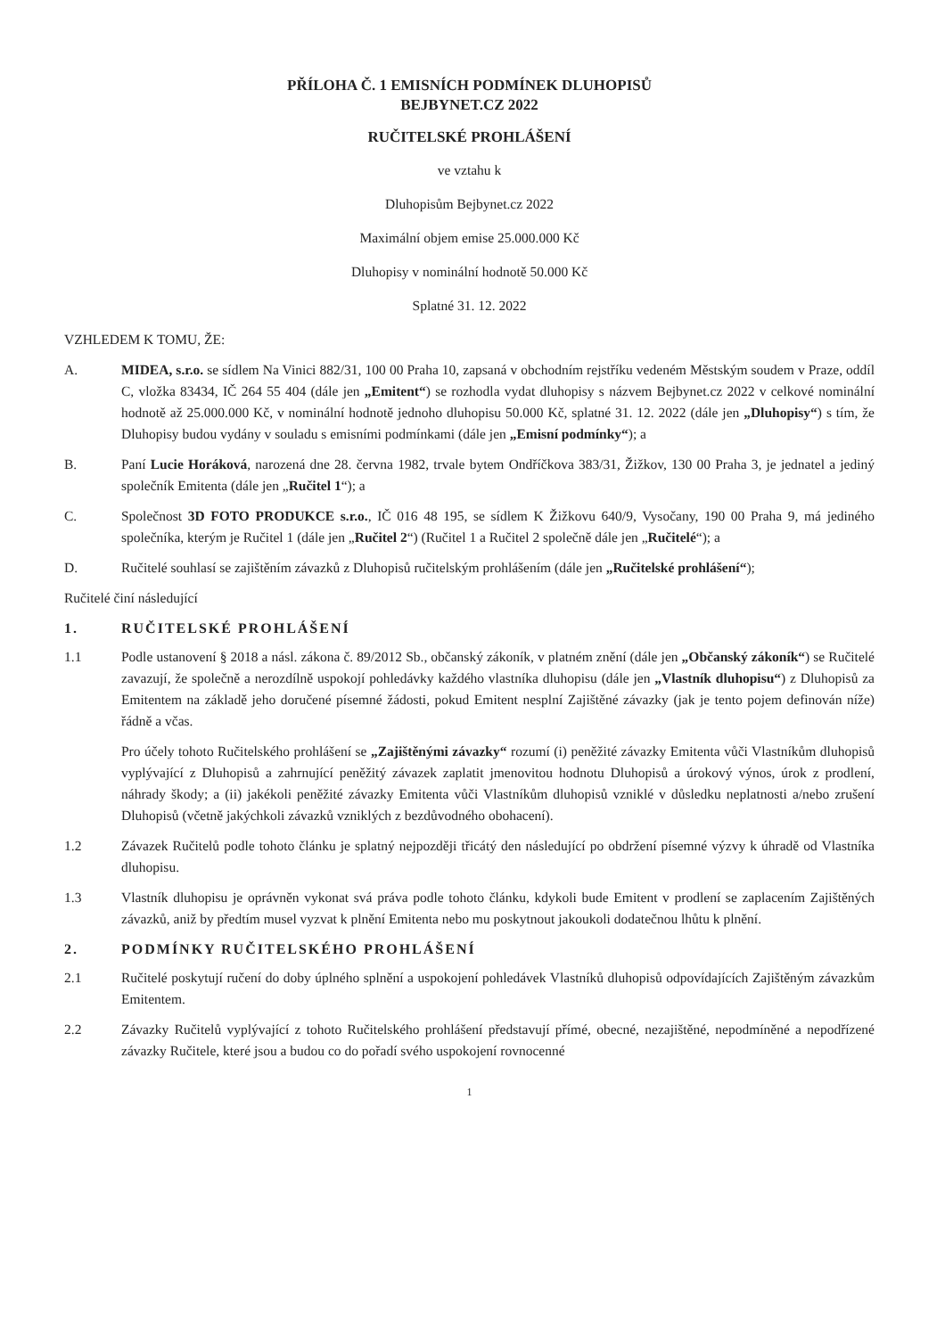PŘÍLOHA Č. 1 EMISNÍCH PODMÍNEK DLUHOPISŮ
BEJBYNET.CZ 2022
RUČITELSKÉ PROHLÁŠENÍ
ve vztahu k
Dluhopisům Bejbynet.cz 2022
Maximální objem emise 25.000.000 Kč
Dluhopisy v nominální hodnotě 50.000 Kč
Splatné 31. 12. 2022
VZHLEDEM K TOMU, ŽE:
A. MIDEA, s.r.o. se sídlem Na Vinici 882/31, 100 00 Praha 10, zapsaná v obchodním rejstříku vedeném Městským soudem v Praze, oddíl C, vložka 83434, IČ 264 55 404 (dále jen „Emitent“) se rozhodla vydat dluhopisy s názvem Bejbynet.cz 2022 v celkové nominální hodnotě až 25.000.000 Kč, v nominální hodnotě jednoho dluhopisu 50.000 Kč, splatné 31. 12. 2022 (dále jen „Dluhopisy“) s tím, že Dluhopisy budou vydány v souladu s emisními podmínkami (dále jen „Emisní podmínky“); a
B. Paní Lucie Horáková, narozená dne 28. června 1982, trvale bytem Ondříčkova 383/31, Žižkov, 130 00 Praha 3, je jednatel a jediný společník Emitenta (dále jen „Ručitel 1“); a
C. Společnost 3D FOTO PRODUKCE s.r.o., IČ 016 48 195, se sídlem K Žižkovu 640/9, Vysočany, 190 00 Praha 9, má jediného společníka, kterým je Ručitel 1 (dále jen „Ručitel 2“) (Ručitel 1 a Ručitel 2 společně dále jen „Ručitelé“); a
D. Ručitelé souhlasí se zajištěním závazků z Dluhopisů ručitelským prohlášením (dále jen „Ručitelské prohlášení“);
Ručitelé činí následující
1. RUČITELSKÉ PROHLÁŠENÍ
1.1 Podle ustanovení § 2018 a násl. zákona č. 89/2012 Sb., občanský zákoník, v platném znění (dále jen „Občanský zákoník“) se Ručitelé zavazují, že společně a nerozdílně uspokojí pohledávky každého vlastníka dluhopisu (dále jen „Vlastník dluhopisu“) z Dluhopisů za Emitentem na základě jeho doručené písemné žádosti, pokud Emitent nesplní Zajištěné závazky (jak je tento pojem definován níže) řádně a včas.
Pro účely tohoto Ručitelského prohlášení se „Zajištěnými závazky“ rozumí (i) peněžité závazky Emitenta vůči Vlastníkům dluhopisů vyplývající z Dluhopisů a zahrnující peněžitý závazek zaplatit jmenovitou hodnotu Dluhopisů a úrokový výnos, úrok z prodlení, náhrady škody; a (ii) jakékoli peněžité závazky Emitenta vůči Vlastníkům dluhopisů vzniklé v důsledku neplatnosti a/nebo zrušení Dluhopisů (včetně jakýchkoli závazků vzniklých z bezdůvodného obohacení).
1.2 Závazek Ručitelů podle tohoto článku je splatný nejpozději třicátý den následující po obdržení písemné výzvy k úhradě od Vlastníka dluhopisu.
1.3 Vlastník dluhopisu je oprávněn vykonat svá práva podle tohoto článku, kdykoli bude Emitent v prodlení se zaplacením Zajištěných závazků, aniž by předtím musel vyzvat k plnění Emitenta nebo mu poskytnout jakoukoli dodatečnou lhůtu k plnění.
2. PODMÍNKY RUČITELSKÉHO PROHLÁŠENÍ
2.1 Ručitelé poskytují ručení do doby úplného splnění a uspokojení pohledávek Vlastníků dluhopisů odpovídajících Zajištěným závazkům Emitentem.
2.2 Závazky Ručitelů vyplývající z tohoto Ručitelského prohlášení představují přímé, obecné, nezajištěné, nepodmíněné a nepodřízené závazky Ručitele, které jsou a budou co do pořadí svého uspokojení rovnocenné
1